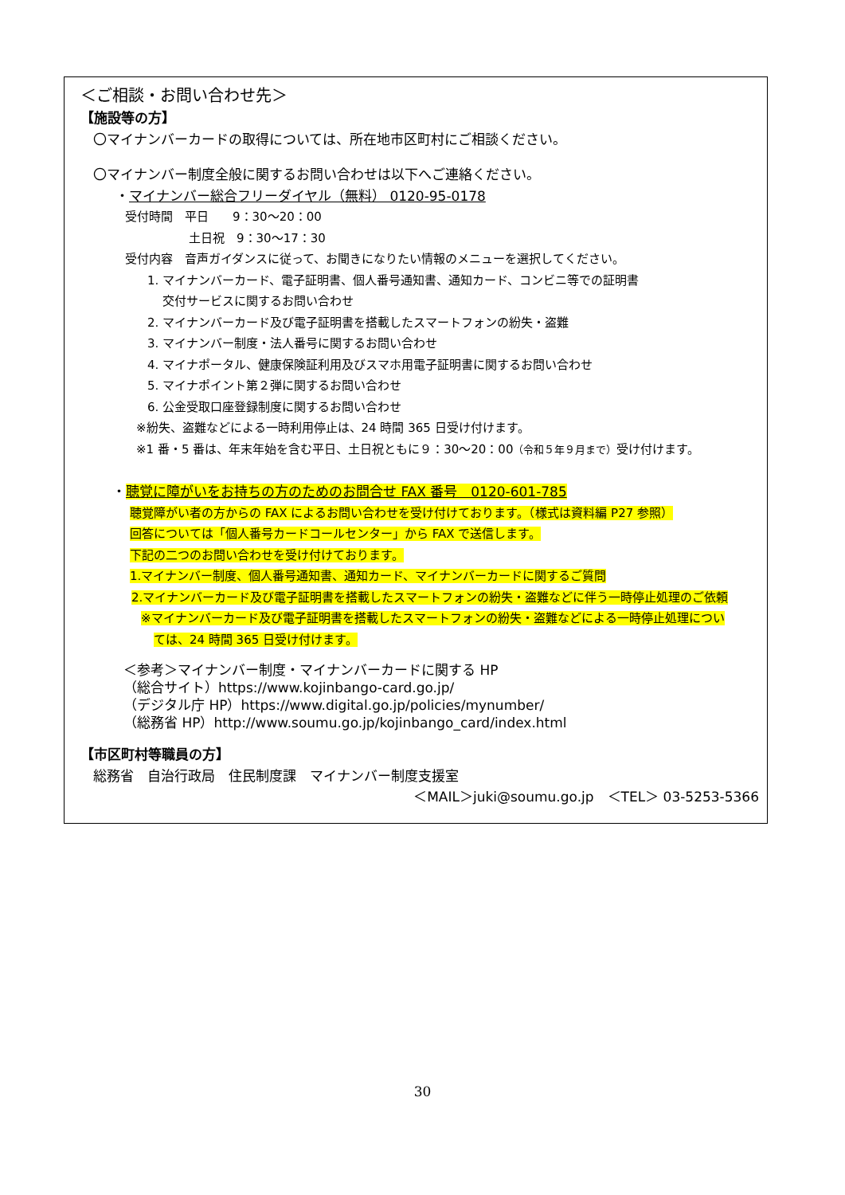＜ご相談・お問い合わせ先＞
【施設等の方】
〇マイナンバーカードの取得については、所在地市区町村にご相談ください。
〇マイナンバー制度全般に関するお問い合わせは以下へご連絡ください。
・マイナンバー総合フリーダイヤル（無料） 0120-95-0178
受付時間　平日　　9：30～20：00
土日祝　9：30～17：30
受付内容　音声ガイダンスに従って、お聞きになりたい情報のメニューを選択してください。
1. マイナンバーカード、電子証明書、個人番号通知書、通知カード、コンビニ等での証明書
交付サービスに関するお問い合わせ
2. マイナンバーカード及び電子証明書を搭載したスマートフォンの紛失・盗難
3. マイナンバー制度・法人番号に関するお問い合わせ
4. マイナポータル、健康保険証利用及びスマホ用電子証明書に関するお問い合わせ
5. マイナポイント第２弾に関するお問い合わせ
6. 公金受取口座登録制度に関するお問い合わせ
※紛失、盗難などによる一時利用停止は、24 時間 365 日受け付けます。
※1 番・5 番は、年末年始を含む平日、土日祝ともに９：30～20：00（令和５年９月まで）受け付けます。
・聴覚に障がいをお持ちの方のためのお問合せ FAX 番号　0120-601-785
聴覚障がい者の方からの FAX によるお問い合わせを受け付けております。（様式は資料編 P27 参照）
回答については「個人番号カードコールセンター」から FAX で送信します。
下記の二つのお問い合わせを受け付けております。
1.マイナンバー制度、個人番号通知書、通知カード、マイナンバーカードに関するご質問
2.マイナンバーカード及び電子証明書を搭載したスマートフォンの紛失・盗難などに伴う一時停止処理のご依頼
※マイナンバーカード及び電子証明書を搭載したスマートフォンの紛失・盗難などによる一時停止処理につい
ては、24 時間 365 日受け付けます。
＜参考＞マイナンバー制度・マイナンバーカードに関する HP
（総合サイト）https://www.kojinbango-card.go.jp/
（デジタル庁 HP）https://www.digital.go.jp/policies/mynumber/
（総務省 HP）http://www.soumu.go.jp/kojinbango_card/index.html
【市区町村等職員の方】
総務省　自治行政局　住民制度課　マイナンバー制度支援室
＜MAIL＞juki@soumu.go.jp　＜TEL＞ 03-5253-5366
30